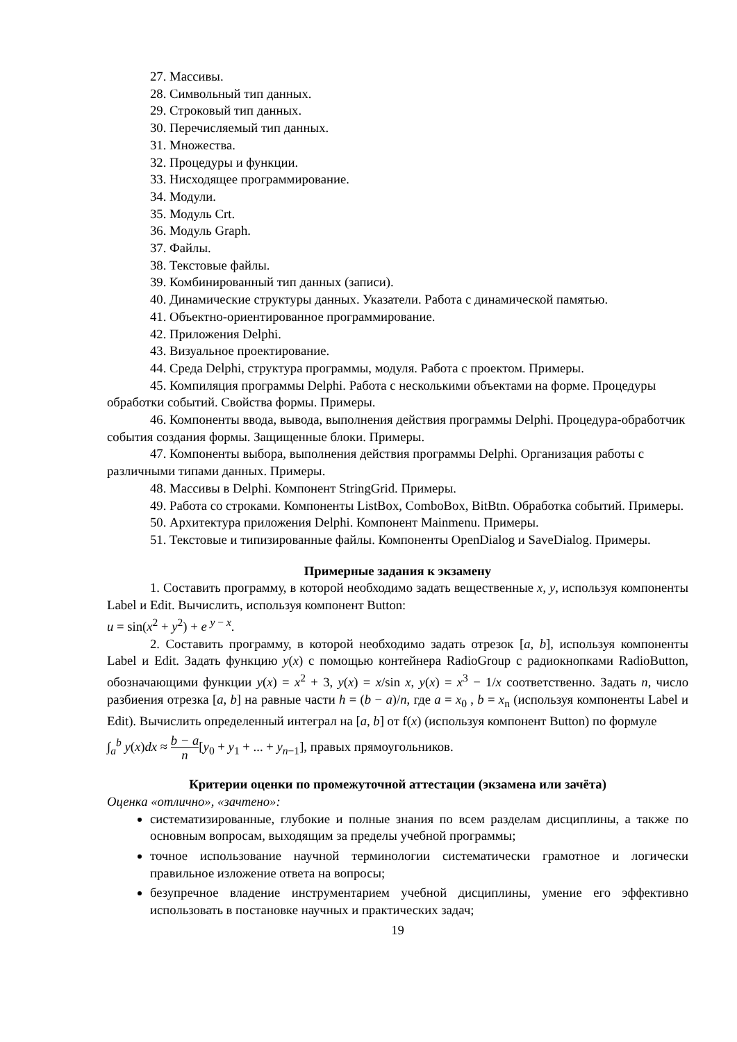27. Массивы.
28. Символьный тип данных.
29. Строковый тип данных.
30. Перечисляемый тип данных.
31. Множества.
32. Процедуры и функции.
33. Нисходящее программирование.
34. Модули.
35. Модуль Crt.
36. Модуль Graph.
37. Файлы.
38. Текстовые файлы.
39. Комбинированный тип данных (записи).
40. Динамические структуры данных. Указатели. Работа с динамической памятью.
41. Объектно-ориентированное программирование.
42. Приложения Delphi.
43. Визуальное проектирование.
44. Среда Delphi, структура программы, модуля. Работа с проектом. Примеры.
45. Компиляция программы Delphi. Работа с несколькими объектами на форме. Процедуры обработки событий. Свойства формы. Примеры.
46. Компоненты ввода, вывода, выполнения действия программы Delphi. Процедура-обработчик события создания формы. Защищенные блоки. Примеры.
47. Компоненты выбора, выполнения действия программы Delphi. Организация работы с различными типами данных. Примеры.
48. Массивы в Delphi. Компонент StringGrid. Примеры.
49. Работа со строками. Компоненты ListBox, ComboBox, BitBtn. Обработка событий. Примеры.
50. Архитектура приложения Delphi. Компонент Mainmenu. Примеры.
51. Текстовые и типизированные файлы. Компоненты OpenDialog и SaveDialog. Примеры.
Примерные задания к экзамену
1. Составить программу, в которой необходимо задать вещественные x, y, используя компоненты Label и Edit. Вычислить, используя компонент Button:
u = sin(x<sup>2</sup> + y<sup>2</sup>) + e <sup>y − x</sup>.
2. Составить программу, в которой необходимо задать отрезок [a, b], используя компоненты Label и Edit. Задать функцию y(x) с помощью контейнера RadioGroup с радиокнопками RadioButton, обозначающими функции y(x) = x<sup>2</sup> + 3, y(x) = x/sin x, y(x) = x<sup>3</sup> − 1/x соответственно. Задать n, число разбиения отрезка [a, b] на равные части h = (b − a)/n, где a = x<sub>0</sub> , b = x<sub>n</sub> (используя компоненты Label и Edit). Вычислить определенный интеграл на [a, b] от f(x) (используя компонент Button) по формуле
∫<sub>a</sub><sup>b</sup> y(x)dx ≈ b − a n[y<sub>0</sub> + y<sub>1</sub> + ... + y<sub>n−1</sub>], правых прямоугольников.
Критерии оценки по промежуточной аттестации (экзамена или зачёта)
Оценка «отлично», «зачтено»:
систематизированные, глубокие и полные знания по всем разделам дисциплины, а также по основным вопросам, выходящим за пределы учебной программы;
точное использование научной терминологии систематически грамотное и логически правильное изложение ответа на вопросы;
безупречное владение инструментарием учебной дисциплины, умение его эффективно использовать в постановке научных и практических задач;
19